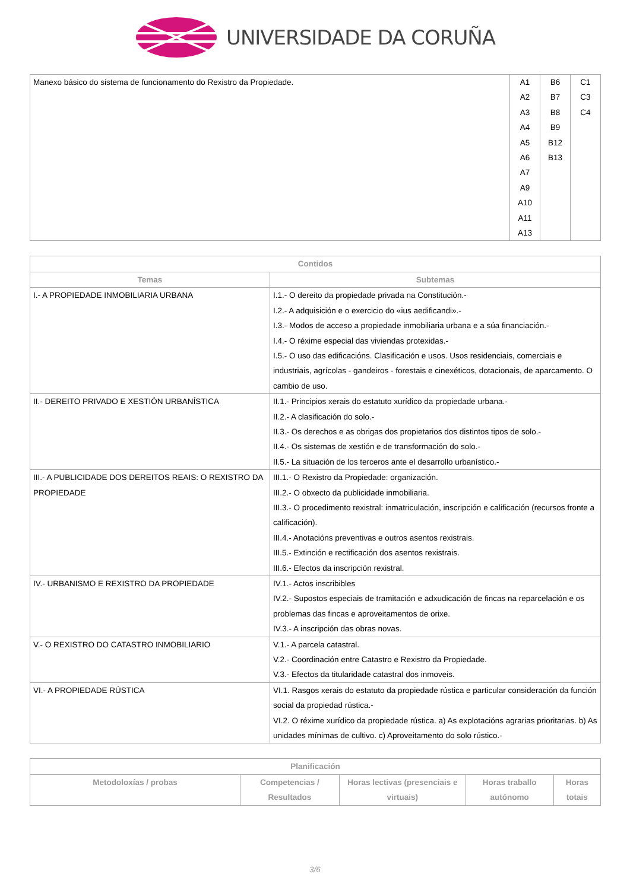UNIVERSIDADE DA CORUÑA
| Manexo básico do sistema de funcionamento do Rexistro da Propiedade. | A1 A2 A3 A4 A5 A6 A7 A9 A10 A11 A13 | B6 B7 B8 B9 B12 B13 | C1 C3 C4 |
| Contidos | |
| --- | --- |
| Temas | Subtemas |
| I.- A PROPIEDADE INMOBILIARIA URBANA | I.1.- O dereito da propiedade privada na Constitución.- I.2.- A adquisición e o exercicio do «ius aedificandi».- I.3.- Modos de acceso a propiedade inmobiliaria urbana e a súa financiación.- I.4.- O réxime especial das viviendas protexidas.- I.5.- O uso das edificacións. Clasificación e usos. Usos residenciais, comerciais e industriais, agrícolas - gandeiros - forestais e cinexéticos, dotacionais, de aparcamento. O cambio de uso. |
| II.- DEREITO PRIVADO E XESTIÓN URBANÍSTICA | II.1.- Principios xerais do estatuto xurídico da propiedade urbana.- II.2.- A clasificación do solo.- II.3.- Os derechos e as obrigas dos propietarios dos distintos tipos de solo.- II.4.- Os sistemas de xestión e de transformación do solo.- II.5.- La situación de los terceros ante el desarrollo urbanístico.- |
| III.- A PUBLICIDADE DOS DEREITOS REAIS: O REXISTRO DA PROPIEDADE | III.1.- O Rexistro da Propiedade: organización. III.2.- O obxecto da publicidade inmobiliaria. III.3.- O procedimento rexistral: inmatriculación, inscripción e calificación (recursos fronte a calificación). III.4.- Anotacións preventivas e outros asentos rexistrais. III.5.- Extinción e rectificación dos asentos rexistrais. III.6.- Efectos da inscripción rexistral. |
| IV.- URBANISMO E REXISTRO DA PROPIEDADE | IV.1.- Actos inscribibles IV.2.- Supostos especiais de tramitación e adxudicación de fincas na reparcelación e os problemas das fincas e aproveitamentos de orixe. IV.3.- A inscripción das obras novas. |
| V.- O REXISTRO DO CATASTRO INMOBILIARIO | V.1.- A parcela catastral. V.2.- Coordinación entre Catastro e Rexistro da Propiedade. V.3.- Efectos da titularidade catastral dos inmoveis. |
| VI.- A PROPIEDADE RÚSTICA | VI.1. Rasgos xerais do estatuto da propiedade rústica e particular consideración da función social da propiedad rústica.- VI.2. O réxime xurídico da propiedade rústica. a) As explotacións agrarias prioritarias. b) As unidades mínimas de cultivo. c) Aproveitamento do solo rústico.- |
| Planificación | | | | |
| --- | --- | --- | --- | --- |
| Metodoloxías / probas | Competencias / Resultados | Horas lectivas (presenciais e virtuais) | Horas traballo autónomo | Horas totais |
3/6